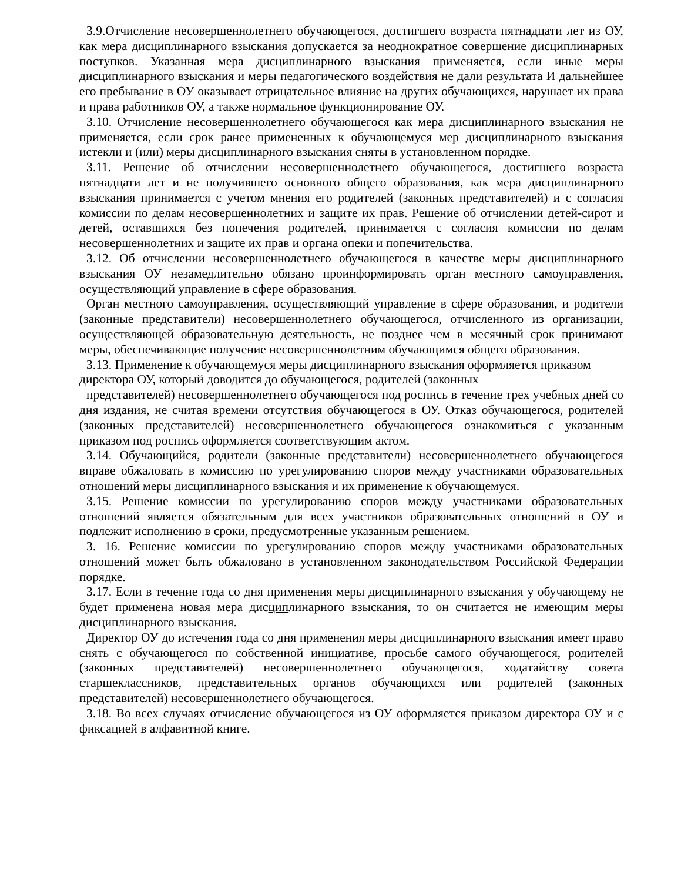3.9.Отчисление несовершеннолетнего обучающегося, достигшего возраста пятнадцати лет из ОУ, как мера дисциплинарного взыскания допускается за неоднократное совершение дисциплинарных поступков. Указанная мера дисциплинарного взыскания применяется, если иные меры дисциплинарного взыскания и меры педагогического воздействия не дали результата И дальнейшее его пребывание в ОУ оказывает отрицательное влияние на других обучающихся, нарушает их права и права работников ОУ, а также нормальное функционирование ОУ.
3.10. Отчисление несовершеннолетнего обучающегося как мера дисциплинарного взыскания не применяется, если срок ранее примененных к обучающемуся мер дисциплинарного взыскания истекли и (или) меры дисциплинарного взыскания сняты в установленном порядке.
3.11. Решение об отчислении несовершеннолетнего обучающегося, достигшего возраста пятнадцати лет и не получившего основного общего образования, как мера дисциплинарного взыскания принимается с учетом мнения его родителей (законных представителей) и с согласия комиссии по делам несовершеннолетних и защите их прав. Решение об отчислении детей-сирот и детей, оставшихся без попечения родителей, принимается с согласия комиссии по делам несовершеннолетних и защите их прав и органа опеки и попечительства.
3.12. Об отчислении несовершеннолетнего обучающегося в качестве меры дисциплинарного взыскания ОУ незамедлительно обязано проинформировать орган местного самоуправления, осуществляющий управление в сфере образования.
Орган местного самоуправления, осуществляющий управление в сфере образования, и родители (законные представители) несовершеннолетнего обучающегося, отчисленного из организации, осуществляющей образовательную деятельность, не позднее чем в месячный срок принимают меры, обеспечивающие получение несовершеннолетним обучающимся общего образования.
3.13. Применение к обучающемуся меры дисциплинарного взыскания оформляется приказом директора ОУ, который доводится до обучающегося, родителей (законных
представителей) несовершеннолетнего обучающегося под роспись в течение трех учебных дней со дня издания, не считая времени отсутствия обучающегося в ОУ. Отказ обучающегося, родителей (законных представителей) несовершеннолетнего обучающегося ознакомиться с указанным приказом под роспись оформляется соответствующим актом.
3.14. Обучающийся, родители (законные представители) несовершеннолетнего обучающегося вправе обжаловать в комиссию по урегулированию споров между участниками образовательных отношений меры дисциплинарного взыскания и их применение к обучающемуся.
3.15. Решение комиссии по урегулированию споров между участниками образовательных отношений является обязательным для всех участников образовательных отношений в ОУ и подлежит исполнению в сроки, предусмотренные указанным решением.
3. 16. Решение комиссии по урегулированию споров между участниками образовательных отношений может быть обжаловано в установленном законодательством Российской Федерации порядке.
3.17. Если в течение года со дня применения меры дисциплинарного взыскания у обучающему не будет применена новая мера дисциплинарного взыскания, то он считается не имеющим меры дисциплинарного взыскания.
Директор ОУ до истечения года со дня применения меры дисциплинарного взыскания имеет право снять с обучающегося по собственной инициативе, просьбе самого обучающегося, родителей (законных представителей) несовершеннолетнего обучающегося, ходатайству совета старшеклассников, представительных органов обучающихся или родителей (законных представителей) несовершеннолетнего обучающегося.
3.18. Во всех случаях отчисление обучающегося из ОУ оформляется приказом директора ОУ и с фиксацией в алфавитной книге.